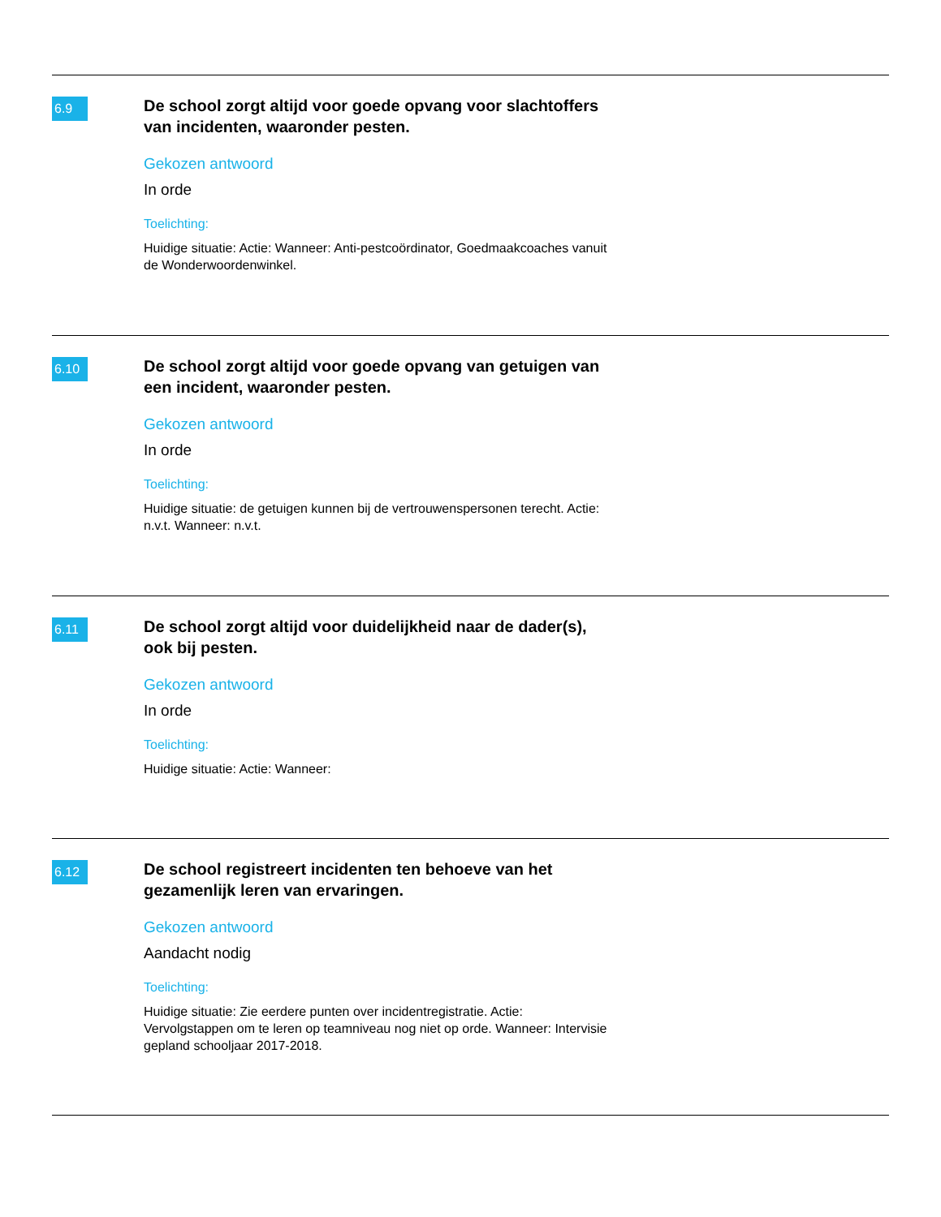6.9
De school zorgt altijd voor goede opvang voor slachtoffers van incidenten, waaronder pesten.
Gekozen antwoord
In orde
Toelichting:
Huidige situatie: Actie: Wanneer: Anti-pestcoördinator, Goedmaakcoaches vanuit de Wonderwoordenwinkel.
6.10
De school zorgt altijd voor goede opvang van getuigen van een incident, waaronder pesten.
Gekozen antwoord
In orde
Toelichting:
Huidige situatie: de getuigen kunnen bij de vertrouwenspersonen terecht. Actie: n.v.t. Wanneer: n.v.t.
6.11
De school zorgt altijd voor duidelijkheid naar de dader(s), ook bij pesten.
Gekozen antwoord
In orde
Toelichting:
Huidige situatie: Actie: Wanneer:
6.12
De school registreert incidenten ten behoeve van het gezamenlijk leren van ervaringen.
Gekozen antwoord
Aandacht nodig
Toelichting:
Huidige situatie: Zie eerdere punten over incidentregistratie. Actie: Vervolgstappen om te leren op teamniveau nog niet op orde. Wanneer: Intervisie gepland schooljaar 2017-2018.